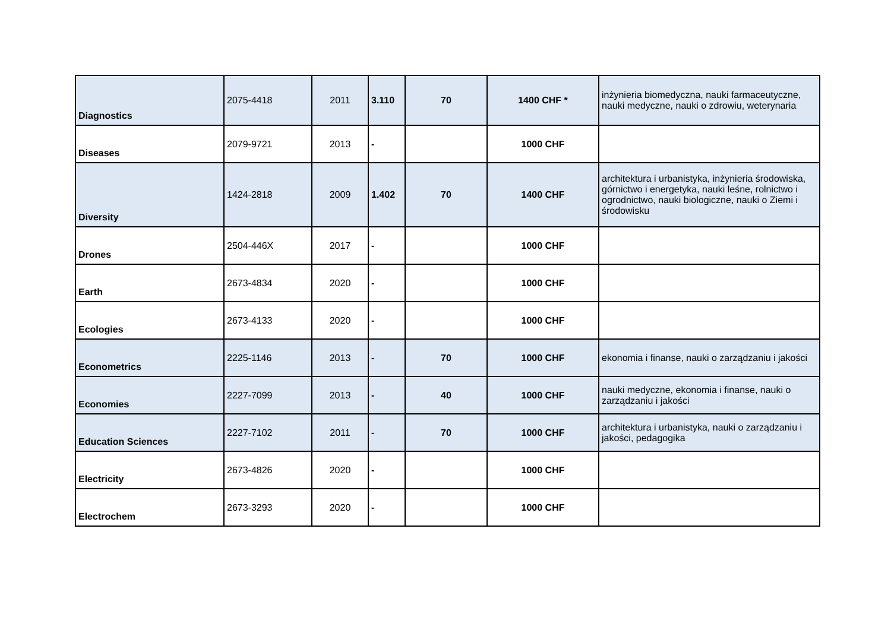| Diagnostics | 2075-4418 | 2011 | 3.110 | 70 | 1400 CHF * | inżynieria biomedyczna, nauki farmaceutyczne, nauki medyczne, nauki o zdrowiu, weterynaria |
| Diseases | 2079-9721 | 2013 | - | | 1000 CHF | |
| Diversity | 1424-2818 | 2009 | 1.402 | 70 | 1400 CHF | architektura i urbanistyka, inżynieria środowiska, górnictwo i energetyka, nauki leśne, rolnictwo i ogrodnictwo, nauki biologiczne, nauki o Ziemi i środowisku |
| Drones | 2504-446X | 2017 | - | | 1000 CHF | |
| Earth | 2673-4834 | 2020 | - | | 1000 CHF | |
| Ecologies | 2673-4133 | 2020 | - | | 1000 CHF | |
| Econometrics | 2225-1146 | 2013 | - | 70 | 1000 CHF | ekonomia i finanse, nauki o zarządzaniu i jakości |
| Economies | 2227-7099 | 2013 | - | 40 | 1000 CHF | nauki medyczne, ekonomia i finanse, nauki o zarządzaniu i jakości |
| Education Sciences | 2227-7102 | 2011 | - | 70 | 1000 CHF | architektura i urbanistyka, nauki o zarządzaniu i jakości, pedagogika |
| Electricity | 2673-4826 | 2020 | - | | 1000 CHF | |
| Electrochem | 2673-3293 | 2020 | - | | 1000 CHF | |